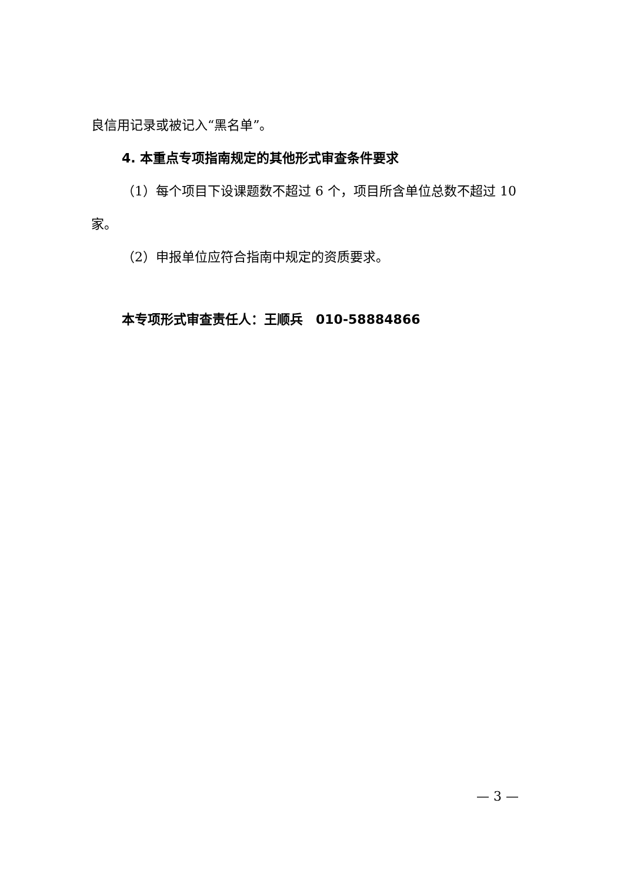良信用记录或被记入“黑名单”。
4. 本重点专项指南规定的其他形式审查条件要求
（1）每个项目下设课题数不超过 6 个，项目所含单位总数不超过 10 家。
（2）申报单位应符合指南中规定的资质要求。
本专项形式审查责任人：王顺兵　010-58884866
— 3 —